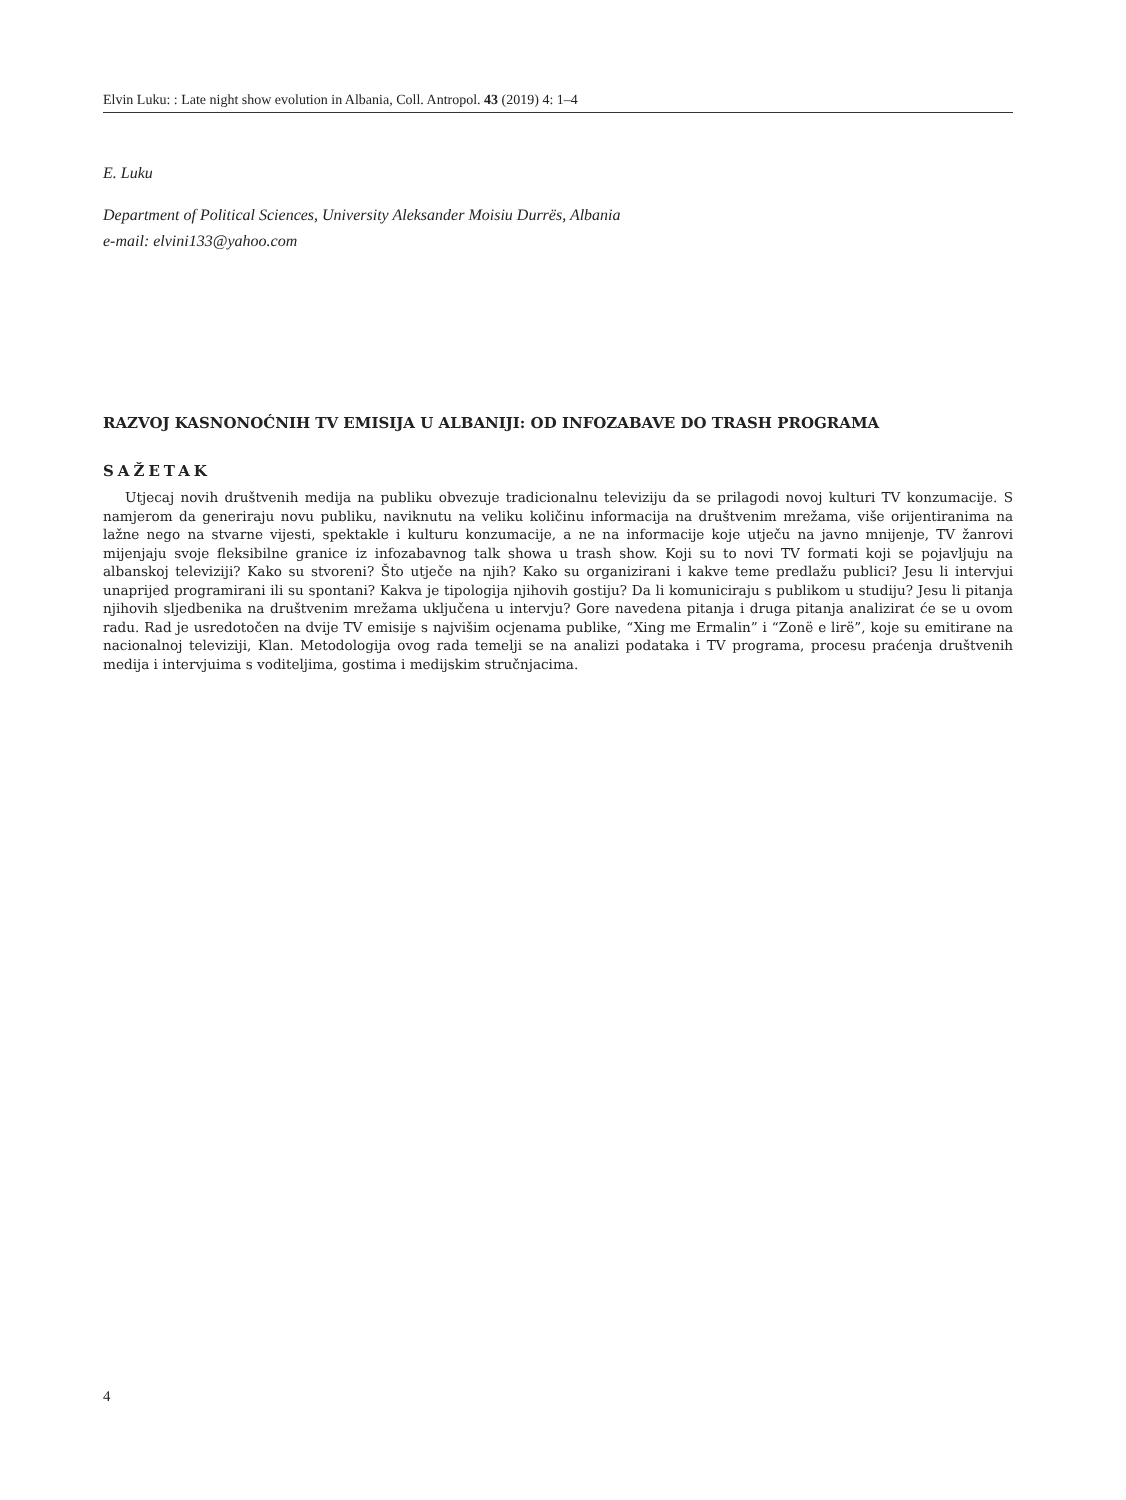Elvin Luku: : Late night show evolution in Albania, Coll. Antropol. 43 (2019) 4: 1–4
E. Luku
Department of Political Sciences, University Aleksander Moisiu Durrës, Albania
e-mail: elvini133@yahoo.com
RAZVOJ KASNONOĆNIH TV EMISIJA U ALBANIJI: OD INFOZABAVE DO TRASH PROGRAMA
SAŽETAK
Utjecaj novih društvenih medija na publiku obvezuje tradicionalnu televiziju da se prilagodi novoj kulturi TV konzumacije. S namjerom da generiraju novu publiku, naviknutu na veliku količinu informacija na društvenim mrežama, više orijentiranima na lažne nego na stvarne vijesti, spektakle i kulturu konzumacije, a ne na informacije koje utječu na javno mnijenje, TV žanrovi mijenjaju svoje fleksibilne granice iz infozabavnog talk showa u trash show. Koji su to novi TV formati koji se pojavljuju na albanskoj televiziji? Kako su stvoreni? Što utječe na njih? Kako su organizirani i kakve teme predlažu publici? Jesu li intervjui unaprijed programirani ili su spontani? Kakva je tipologija njihovih gostiju? Da li komuniciraju s publikom u studiju? Jesu li pitanja njihovih sljedbenika na društvenim mrežama uključena u intervju? Gore navedena pitanja i druga pitanja analizirat će se u ovom radu. Rad je usredotočen na dvije TV emisije s najvišim ocjenama publike, “Xing me Ermalin” i “Zonë e lirë”, koje su emitirane na nacionalnoj televiziji, Klan. Metodologija ovog rada temelji se na analizi podataka i TV programa, procesu praćenja društvenih medija i intervjuima s voditeljima, gostima i medijskim stručnjacima.
4